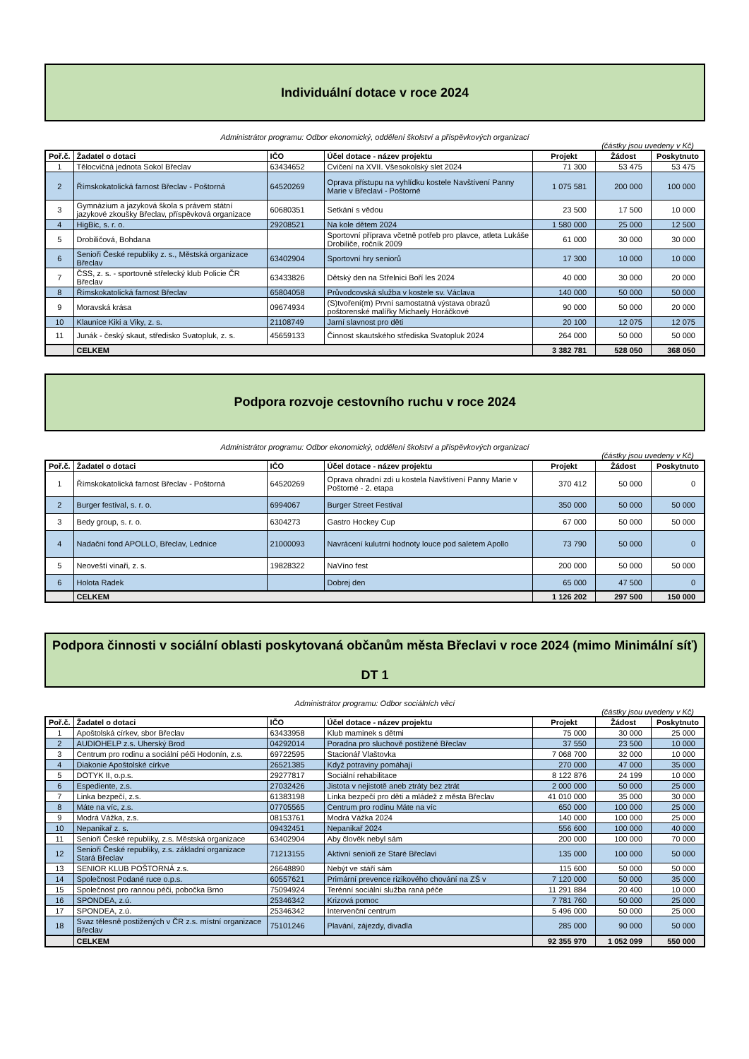Individuální dotace v roce 2024
Administrátor programu: Odbor ekonomický, oddělení školství a příspěvkových organizací
(částky jsou uvedeny v Kč)
| Poř.č. | Žadatel o dotaci | IČO | Účel dotace - název projektu | Projekt | Žádost | Poskytnuto |
| --- | --- | --- | --- | --- | --- | --- |
| 1 | Tělocvičná jednota Sokol Břeclav | 63434652 | Cvičení na XVII. Všesokolský slet 2024 | 71 300 | 53 475 | 53 475 |
| 2 | Římskokatolická farnost Břeclav - Poštorná | 64520269 | Oprava přístupu na vyhlídku kostele Navštívení Panny Marie v Břeclavi - Poštorné | 1 075 581 | 200 000 | 100 000 |
| 3 | Gymnázium a jazyková škola s právem státní jazykové zkoušky Břeclav, příspěvková organizace | 60680351 | Setkání s vědou | 23 500 | 17 500 | 10 000 |
| 4 | HigBic, s. r. o. | 29208521 | Na kole dětem 2024 | 1 580 000 | 25 000 | 12 500 |
| 5 | Drobiličová, Bohdana | | Sportovní příprava včetně potřeb pro plavce, atleta Lukáše Drobiliče, ročník 2009 | 61 000 | 30 000 | 30 000 |
| 6 | Senioři České republiky z. s., Městská organizace Břeclav | 63402904 | Sportovní hry seniorů | 17 300 | 10 000 | 10 000 |
| 7 | ČSS, z. s. - sportovně střelecký klub Policie ČR Břeclav | 63433826 | Dětský den na Střelnici Boří les 2024 | 40 000 | 30 000 | 20 000 |
| 8 | Římskokatolická farnost Břeclav | 65804058 | Průvodcovská služba v kostele sv. Václava | 140 000 | 50 000 | 50 000 |
| 9 | Moravská krása | 09674934 | (S)tvoření(m) První samostatná výstava obrazů poštorenské malířky Michaely Horáčkové | 90 000 | 50 000 | 20 000 |
| 10 | Klaunice Kiki a Viky, z. s. | 21108749 | Jarní slavnost pro děti | 20 100 | 12 075 | 12 075 |
| 11 | Junák - český skaut, středisko Svatopluk, z. s. | 45659133 | Činnost skautského střediska Svatopluk 2024 | 264 000 | 50 000 | 50 000 |
| | CELKEM | | | 3 382 781 | 528 050 | 368 050 |
Podpora rozvoje cestovního ruchu v roce 2024
Administrátor programu: Odbor ekonomický, oddělení školství a příspěvkových organizací
(částky jsou uvedeny v Kč)
| Poř.č. | Žadatel o dotaci | IČO | Účel dotace - název projektu | Projekt | Žádost | Poskytnuto |
| --- | --- | --- | --- | --- | --- | --- |
| 1 | Římskokatolická farnost Břeclav - Poštorná | 64520269 | Oprava ohradní zdi u kostela Navštívení Panny Marie v Poštorné - 2. etapa | 370 412 | 50 000 | 0 |
| 2 | Burger festival, s. r. o. | 6994067 | Burger Street Festival | 350 000 | 50 000 | 50 000 |
| 3 | Bedy group, s. r. o. | 6304273 | Gastro Hockey Cup | 67 000 | 50 000 | 50 000 |
| 4 | Nadační fond APOLLO, Břeclav, Lednice | 21000093 | Navrácení kulutrní hodnoty louce pod saletem Apollo | 73 790 | 50 000 | 0 |
| 5 | Neoveští vinaři, z. s. | 19828322 | NaVíno fest | 200 000 | 50 000 | 50 000 |
| 6 | Holota Radek | | Dobrej den | 65 000 | 47 500 | 0 |
| | CELKEM | | | 1 126 202 | 297 500 | 150 000 |
Podpora činnosti v sociální oblasti poskytovaná občanům města Břeclavi v roce 2024 (mimo Minimální síť)
DT 1
Administrátor programu: Odbor sociálních věcí
(částky jsou uvedeny v Kč)
| Poř.č. | Žadatel o dotaci | IČO | Účel dotace - název projektu | Projekt | Žádost | Poskytnuto |
| --- | --- | --- | --- | --- | --- | --- |
| 1 | Apoštolská církev, sbor Břeclav | 63433958 | Klub maminek s dětmi | 75 000 | 30 000 | 25 000 |
| 2 | AUDIOHELP z.s. Uherský Brod | 04292014 | Poradna pro sluchově postižené Břeclav | 37 550 | 23 500 | 10 000 |
| 3 | Centrum pro rodinu a sociální péči Hodonín, z.s. | 69722595 | Stacionář Vlaštovka | 7 068 700 | 32 000 | 10 000 |
| 4 | Diakonie Apoštolské církve | 26521385 | Když potraviny pomáhají | 270 000 | 47 000 | 35 000 |
| 5 | DOTYK II, o.p.s. | 29277817 | Sociální rehabilitace | 8 122 876 | 24 199 | 10 000 |
| 6 | Espediente, z.s. | 27032426 | Jistota v nejistotě aneb ztráty bez ztrát | 2 000 000 | 50 000 | 25 000 |
| 7 | Linka bezpečí, z.s. | 61383198 | Linka bezpečí pro děti a mládež z města Břeclav | 41 010 000 | 35 000 | 30 000 |
| 8 | Máte na víc, z.s. | 07705565 | Centrum pro rodinu Máte na víc | 650 000 | 100 000 | 25 000 |
| 9 | Modrá Vážka, z.s. | 08153761 | Modrá Vážka 2024 | 140 000 | 100 000 | 25 000 |
| 10 | Nepanikař z. s. | 09432451 | Nepanikař 2024 | 556 600 | 100 000 | 40 000 |
| 11 | Senioři České republiky, z.s. Městská organizace | 63402904 | Aby člověk nebyl sám | 200 000 | 100 000 | 70 000 |
| 12 | Senioři České republiky, z.s. základní organizace Stará Břeclav | 71213155 | Aktivní senioři ze Staré Břeclavi | 135 000 | 100 000 | 50 000 |
| 13 | SENIOR KLUB POŠTORNÁ z.s. | 26648890 | Nebýt ve stáří sám | 115 600 | 50 000 | 50 000 |
| 14 | Společnost Podané ruce o.p.s. | 60557621 | Primární prevence rizikového chování na ZŠ v | 7 120 000 | 50 000 | 35 000 |
| 15 | Společnost pro rannou péči, pobočka Brno | 75094924 | Terénní sociální služba raná péče | 11 291 884 | 20 400 | 10 000 |
| 16 | SPONDEA, z.ú. | 25346342 | Krizová pomoc | 7 781 760 | 50 000 | 25 000 |
| 17 | SPONDEA, z.ú. | 25346342 | Intervenční centrum | 5 496 000 | 50 000 | 25 000 |
| 18 | Svaz tělesně postižených v ČR z.s. místní organizace Břeclav | 75101246 | Plavání, zájezdy, divadla | 285 000 | 90 000 | 50 000 |
| | CELKEM | | | 92 355 970 | 1 052 099 | 550 000 |